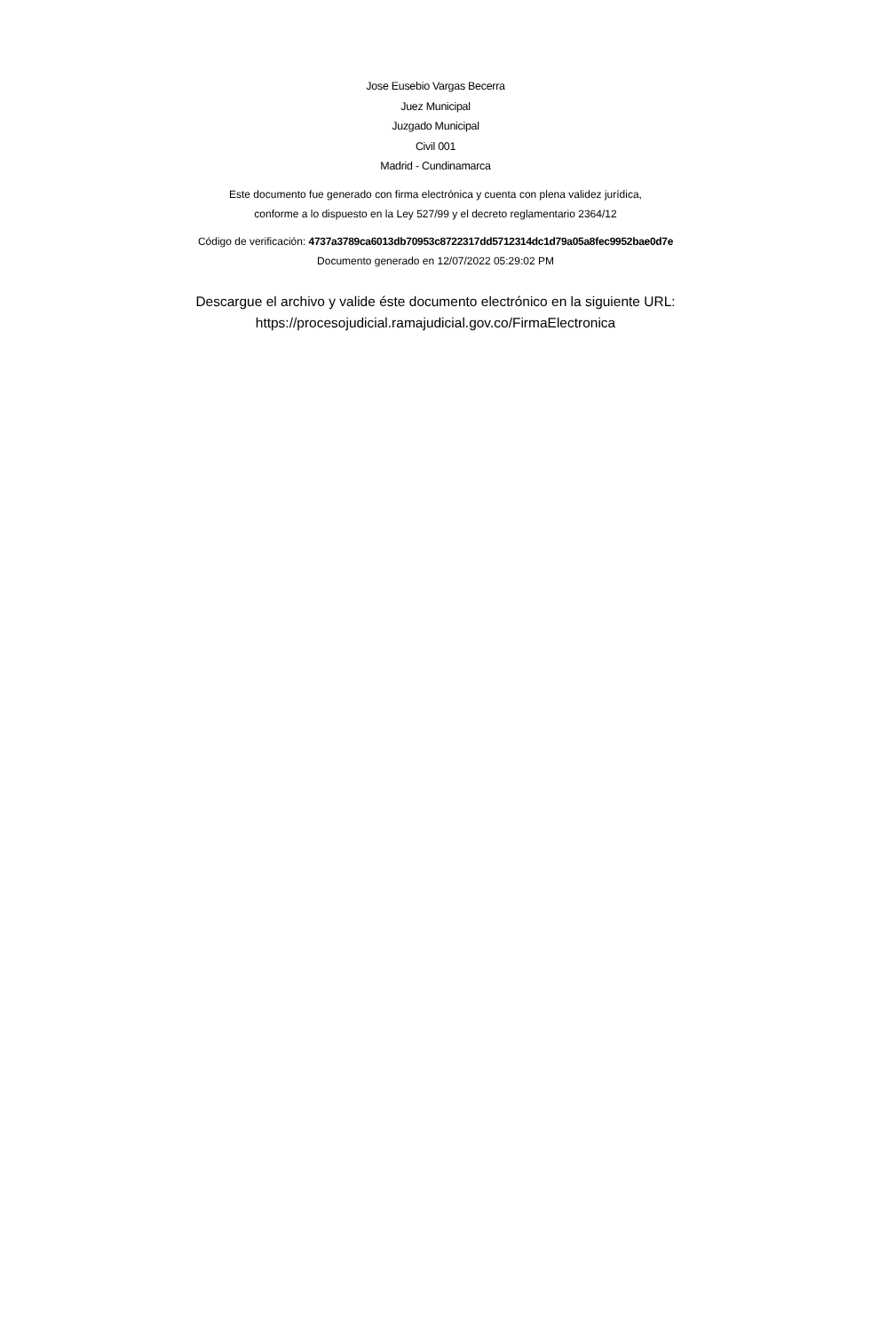Jose Eusebio Vargas Becerra
Juez Municipal
Juzgado Municipal
Civil 001
Madrid - Cundinamarca
Este documento fue generado con firma electrónica y cuenta con plena validez jurídica,
conforme a lo dispuesto en la Ley 527/99 y el decreto reglamentario 2364/12
Código de verificación: 4737a3789ca6013db70953c8722317dd5712314dc1d79a05a8fec9952bae0d7e
Documento generado en 12/07/2022 05:29:02 PM
Descargue el archivo y valide éste documento electrónico en la siguiente URL:
https://procesojudicial.ramajudicial.gov.co/FirmaElectronica